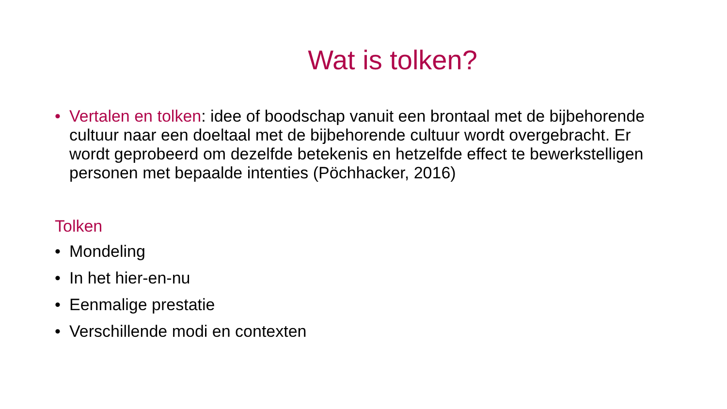Wat is tolken?
• Vertalen en tolken: idee of boodschap vanuit een brontaal met de bijbehorende cultuur naar een doeltaal met de bijbehorende cultuur wordt overgebracht. Er wordt geprobeerd om dezelfde betekenis en hetzelfde effect te bewerkstelligen personen met bepaalde intenties (Pöchhacker, 2016)
Tolken
• Mondeling
• In het hier-en-nu
• Eenmalige prestatie
• Verschillende modi en contexten